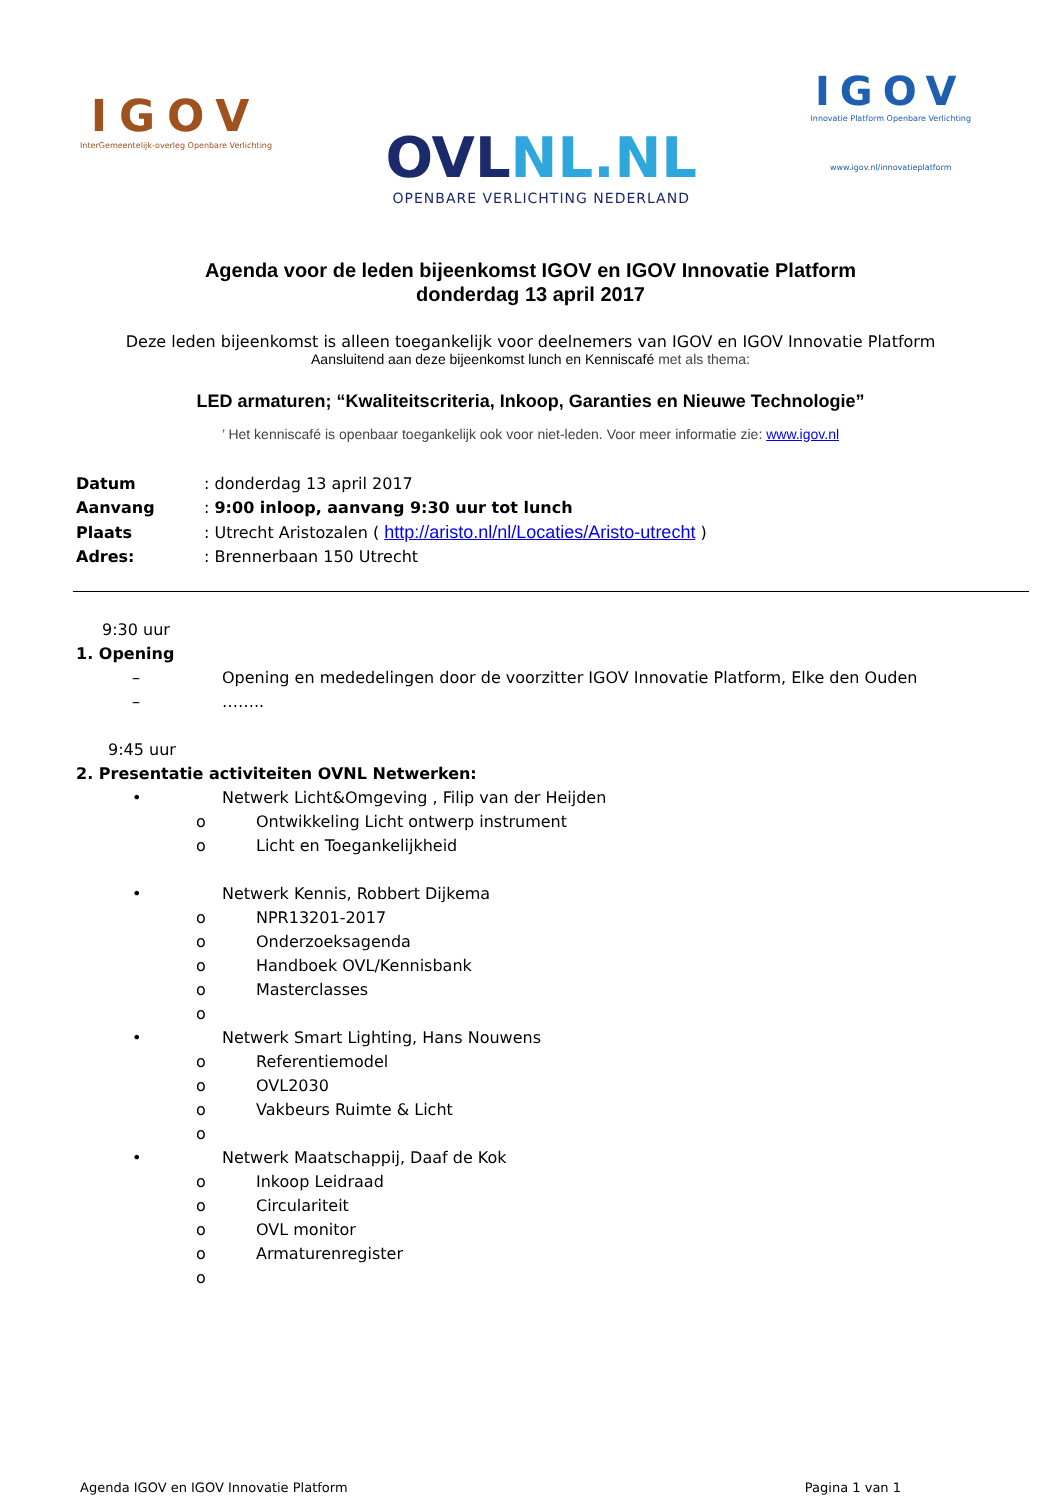IGOV
InterGemeentelijk-overleg Openbare Verlichting
OVLNL.NL
OPENBARE VERLICHTING NEDERLAND
IGOV
Innovatie Platform Openbare Verlichting
www.igov.nl/innovatieplatform
Agenda voor de leden bijeenkomst IGOV en IGOV Innovatie Platform
donderdag 13 april 2017
Deze leden bijeenkomst is alleen toegankelijk voor deelnemers van IGOV en IGOV Innovatie Platform
Aansluitend aan deze bijeenkomst lunch en Kenniscafé met als thema:
LED armaturen; “Kwaliteitscriteria, Inkoop, Garanties en Nieuwe Technologie”
’ Het kenniscafé is openbaar toegankelijk ook voor niet-leden. Voor meer informatie zie: www.igov.nl
| Datum | : donderdag 13 april 2017 |
| Aanvang | : 9:00 inloop, aanvang 9:30 uur tot lunch |
| Plaats | : Utrecht Aristozalen ( http://aristo.nl/nl/Locaties/Aristo-utrecht ) |
| Adres: | : Brennerbaan 150 Utrecht |
9:30 uur
1. Opening
– Opening en mededelingen door de voorzitter IGOV Innovatie Platform, Elke den Ouden
– ……..
9:45 uur
2. Presentatie activiteiten OVNL Netwerken:
• Netwerk Licht&Omgeving , Filip van der Heijden
o Ontwikkeling Licht ontwerp instrument
o Licht en Toegankelijkheid
• Netwerk Kennis, Robbert Dijkema
o NPR13201-2017
o Onderzoeksagenda
o Handboek OVL/Kennisbank
o Masterclasses
o
• Netwerk Smart Lighting, Hans Nouwens
o Referentiemodel
o OVL2030
o Vakbeurs Ruimte & Licht
o
• Netwerk Maatschappij, Daaf de Kok
o Inkoop Leidraad
o Circulariteit
o OVL monitor
o Armaturenregister
o
Agenda IGOV en IGOV Innovatie Platform Pagina 1 van 1